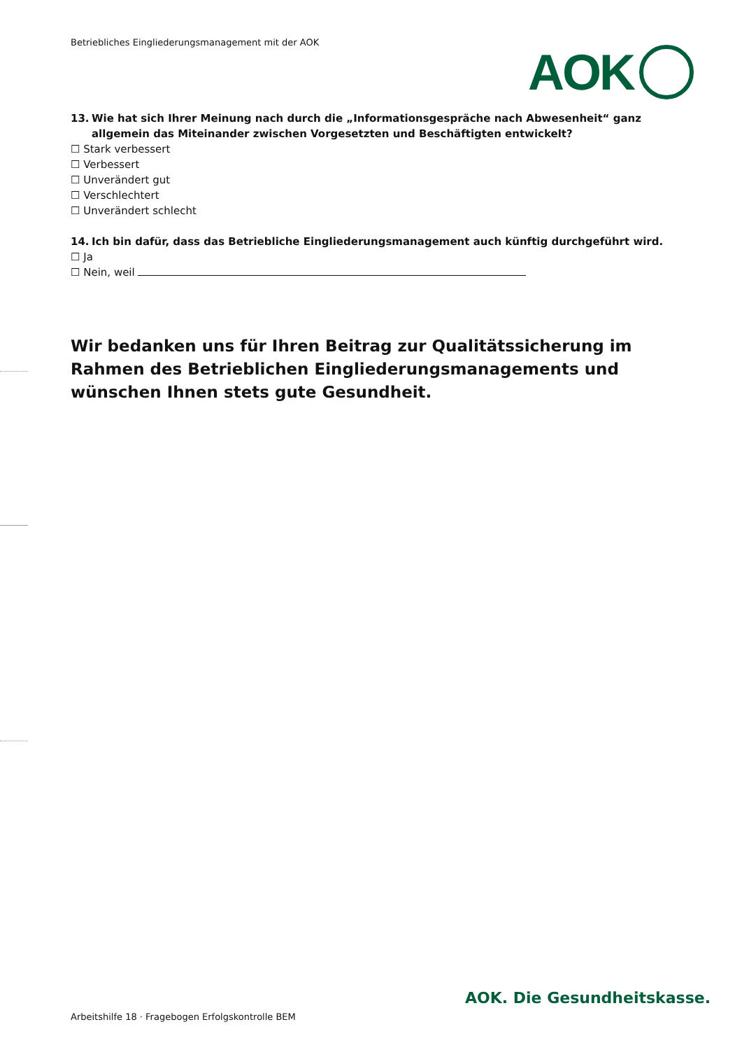Betriebliches Eingliederungsmanagement mit der AOK
AOK
13. Wie hat sich Ihrer Meinung nach durch die „Informationsgespräche nach Abwesenheit“ ganz allgemein das Miteinander zwischen Vorgesetzten und Beschäftigten entwickelt?
☐ Stark verbessert
☐ Verbessert
☐ Unverändert gut
☐ Verschlechtert
☐ Unverändert schlecht
14. Ich bin dafür, dass das Betriebliche Eingliederungsmanagement auch künftig durchgeführt wird.
☐ Ja
☐ Nein, weil
Wir bedanken uns für Ihren Beitrag zur Qualitätssicherung im Rahmen des Betrieblichen Eingliederungsmanagements und wünschen Ihnen stets gute Gesundheit.
AOK. Die Gesundheitskasse.
Arbeitshilfe 18 · Fragebogen Erfolgskontrolle BEM